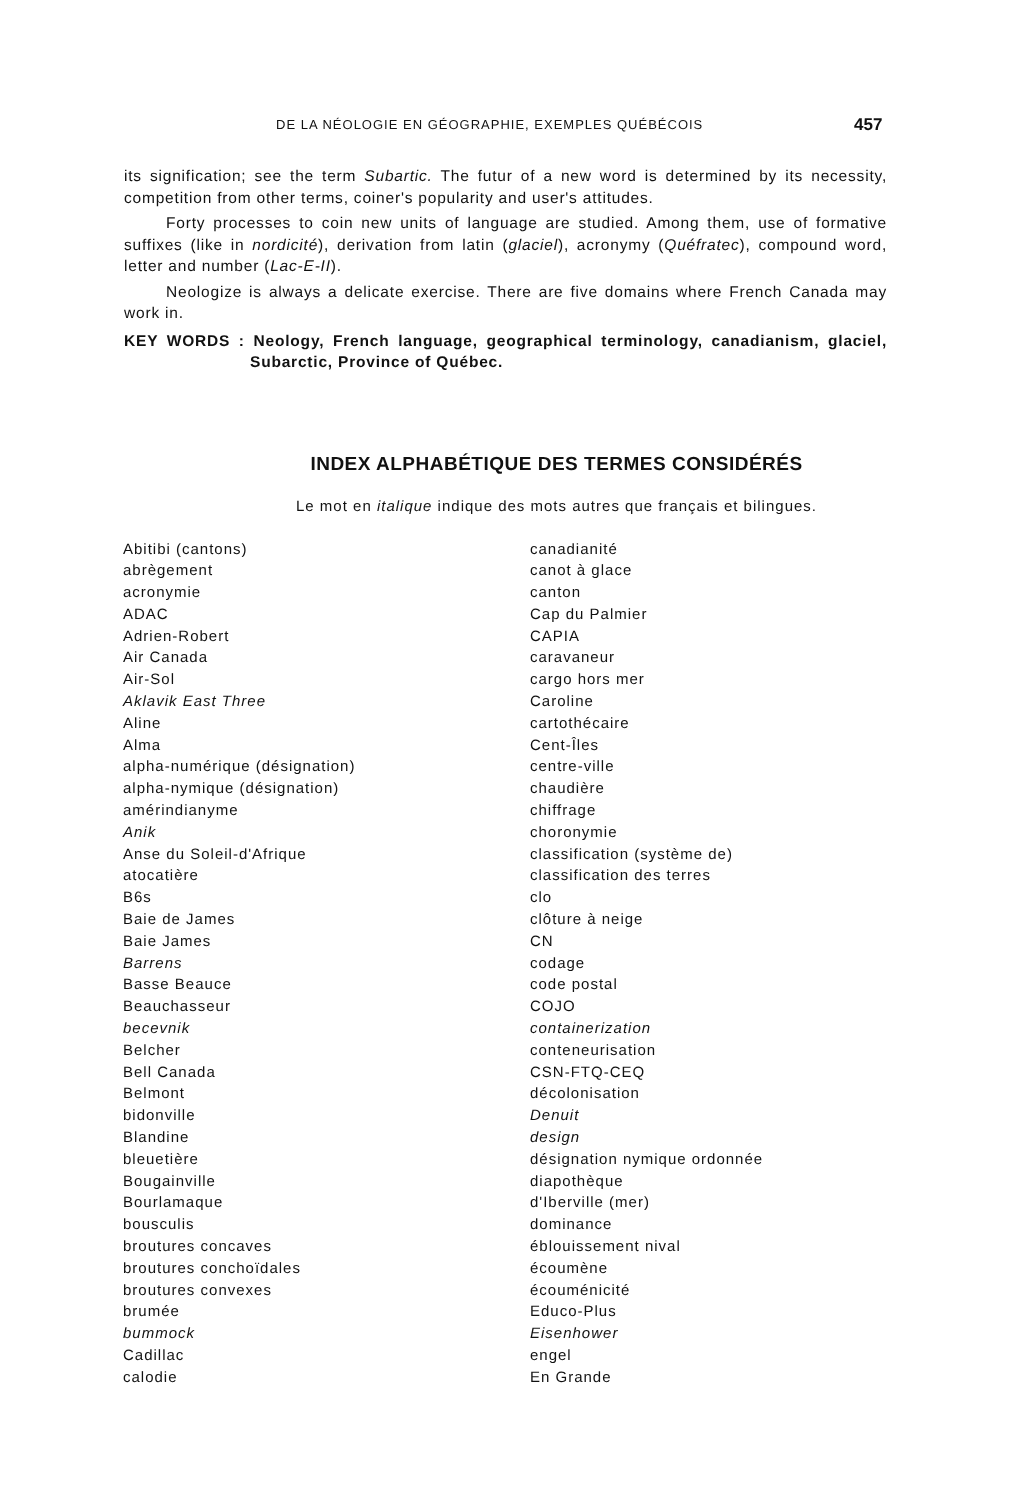DE LA NÉOLOGIE EN GÉOGRAPHIE, EXEMPLES QUÉBÉCOIS 457
its signification; see the term Subartic. The futur of a new word is determined by its necessity, competition from other terms, coiner's popularity and user's attitudes.
Forty processes to coin new units of language are studied. Among them, use of formative suffixes (like in nordicité), derivation from latin (glaciel), acronymy (Quéfratec), compound word, letter and number (Lac-E-II).
Neologize is always a delicate exercise. There are five domains where French Canada may work in.
KEY WORDS : Neology, French language, geographical terminology, canadianism, glaciel, Subarctic, Province of Québec.
INDEX ALPHABÉTIQUE DES TERMES CONSIDÉRÉS
Le mot en italique indique des mots autres que français et bilingues.
Abitibi (cantons)
abrègement
acronymie
ADAC
Adrien-Robert
Air Canada
Air-Sol
Aklavik East Three
Aline
Alma
alpha-numérique (désignation)
alpha-nymique (désignation)
amérindianyme
Anik
Anse du Soleil-d'Afrique
atocatière
B6s
Baie de James
Baie James
Barrens
Basse Beauce
Beauchasseur
becevnik
Belcher
Bell Canada
Belmont
bidonville
Blandine
bleuetière
Bougainville
Bourlamaque
bousculis
broutures concaves
broutures conchoïdales
broutures convexes
brumée
bummock
Cadillac
calodie
canadianité
canot à glace
canton
Cap du Palmier
CAPIA
caravaneur
cargo hors mer
Caroline
cartothécaire
Cent-Îles
centre-ville
chaudière
chiffrage
choronymie
classification (système de)
classification des terres
clo
clôture à neige
CN
codage
code postal
COJO
containerization
conteneurisation
CSN-FTQ-CEQ
décolonisation
Denuit
design
désignation nymique ordonnée
diapothèque
d'Iberville (mer)
dominance
éblouissement nival
écoumène
écouménicité
Educo-Plus
Eisenhower
engel
En Grande